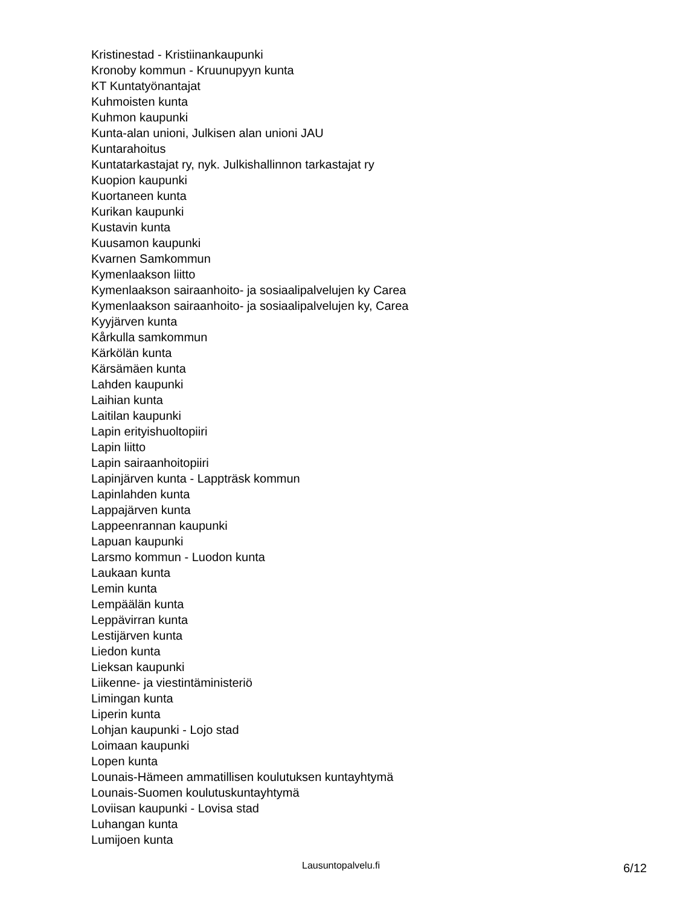Kristinestad - Kristiinankaupunki
Kronoby kommun - Kruunupyyn kunta
KT Kuntatyönantajat
Kuhmoisten kunta
Kuhmon kaupunki
Kunta-alan unioni, Julkisen alan unioni JAU
Kuntarahoitus
Kuntatarkastajat ry, nyk. Julkishallinnon tarkastajat ry
Kuopion kaupunki
Kuortaneen kunta
Kurikan kaupunki
Kustavin kunta
Kuusamon kaupunki
Kvarnen Samkommun
Kymenlaakson liitto
Kymenlaakson sairaanhoito- ja sosiaalipalvelujen ky Carea
Kymenlaakson sairaanhoito- ja sosiaalipalvelujen ky, Carea
Kyyjärven kunta
Kårkulla samkommun
Kärkölän kunta
Kärsämäen kunta
Lahden kaupunki
Laihian kunta
Laitilan kaupunki
Lapin erityishuoltopiiri
Lapin liitto
Lapin sairaanhoitopiiri
Lapinjärven kunta - Lappträsk kommun
Lapinlahden kunta
Lappajärven kunta
Lappeenrannan kaupunki
Lapuan kaupunki
Larsmo kommun - Luodon kunta
Laukaan kunta
Lemin kunta
Lempäälän kunta
Leppävirran kunta
Lestijärven kunta
Liedon kunta
Lieksan kaupunki
Liikenne- ja viestintäministeriö
Limingan kunta
Liperin kunta
Lohjan kaupunki - Lojo stad
Loimaan kaupunki
Lopen kunta
Lounais-Hämeen ammatillisen koulutuksen kuntayhtymä
Lounais-Suomen koulutuskuntayhtymä
Loviisan kaupunki - Lovisa stad
Luhangan kunta
Lumijoen kunta
Lausuntopalvelu.fi 6/12